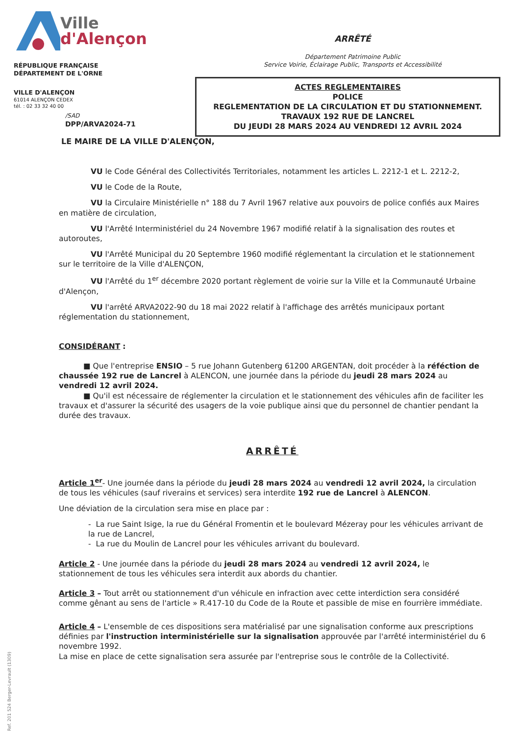Ville
d'Alençon
RÉPUBLIQUE FRANÇAISE
DÉPARTEMENT DE L'ORNE
VILLE D'ALENÇON
61014 ALENÇON CEDEX
tél. : 02 33 32 40 00
/SAD
DPP/ARVA2024-71
ARRÊTÉ
Département Patrimoine Public
Service Voirie, Éclairage Public, Transports et Accessibilité
ACTES REGLEMENTAIRES
POLICE
REGLEMENTATION DE LA CIRCULATION ET DU STATIONNEMENT.
TRAVAUX 192 RUE DE LANCREL
DU JEUDI 28 MARS 2024 AU VENDREDI 12 AVRIL 2024
LE MAIRE DE LA VILLE D'ALENÇON,
VU le Code Général des Collectivités Territoriales, notamment les articles L. 2212-1 et L. 2212-2,
VU le Code de la Route,
VU la Circulaire Ministérielle n° 188 du 7 Avril 1967 relative aux pouvoirs de police confiés aux Maires en matière de circulation,
VU l'Arrêté Interministériel du 24 Novembre 1967 modifié relatif à la signalisation des routes et autoroutes,
VU l'Arrêté Municipal du 20 Septembre 1960 modifié réglementant la circulation et le stationnement sur le territoire de la Ville d'ALENÇON,
VU l'Arrêté du 1<sup>er</sup> décembre 2020 portant règlement de voirie sur la Ville et la Communauté Urbaine d'Alençon,
VU l'arrêté ARVA2022-90 du 18 mai 2022 relatif à l'affichage des arrêtés municipaux portant réglementation du stationnement,
CONSIDÉRANT :
■ Que l'entreprise ENSIO – 5 rue Johann Gutenberg 61200 ARGENTAN, doit procéder à la réféction de chaussée 192 rue de Lancrel à ALENCON, une journée dans la période du jeudi 28 mars 2024 au vendredi 12 avril 2024.
■ Qu'il est nécessaire de réglementer la circulation et le stationnement des véhicules afin de faciliter les travaux et d'assurer la sécurité des usagers de la voie publique ainsi que du personnel de chantier pendant la durée des travaux.
ARRÊTÉ
Article 1<sup>er</sup>- Une journée dans la période du jeudi 28 mars 2024 au vendredi 12 avril 2024, la circulation de tous les véhicules (sauf riverains et services) sera interdite 192 rue de Lancrel à ALENCON.
Une déviation de la circulation sera mise en place par :
- La rue Saint Isige, la rue du Général Fromentin et le boulevard Mézeray pour les véhicules arrivant de la rue de Lancrel,
- La rue du Moulin de Lancrel pour les véhicules arrivant du boulevard.
Article 2 - Une journée dans la période du jeudi 28 mars 2024 au vendredi 12 avril 2024, le stationnement de tous les véhicules sera interdit aux abords du chantier.
Article 3 – Tout arrêt ou stationnement d'un véhicule en infraction avec cette interdiction sera considéré comme gênant au sens de l'article » R.417-10 du Code de la Route et passible de mise en fourrière immédiate.
Article 4 – L'ensemble de ces dispositions sera matérialisé par une signalisation conforme aux prescriptions définies par l'instruction interministérielle sur la signalisation approuvée par l'arrêté interministériel du 6 novembre 1992.
La mise en place de cette signalisation sera assurée par l'entreprise sous le contrôle de la Collectivité.
Ref. 201 524 Berger-Levrault (1309)